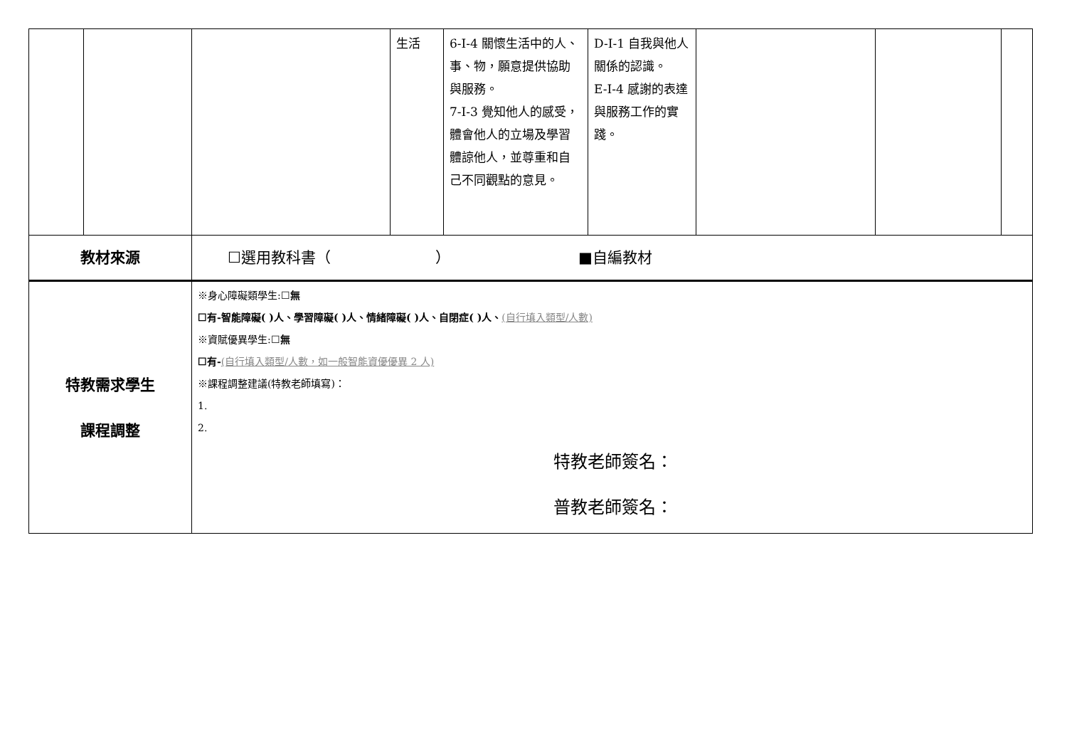| | | | 生活 | 6-I-4 關懷生活中的人、事、物，願意提供協助與服務。 7-I-3 覺知他人的感受，體會他人的立場及學習體諒他人，並尊重和自己不同觀點的意見。 | D-I-1 自我與他人關係的認識。 E-I-4 感謝的表達與服務工作的實踐。 | | | |
| 教材來源 | | ☐選用教科書（ ） ■自編教材 | | | | | | |
| 特教需求學生 課程調整 | | ※身心障礙類學生:☐ 無 ☐有-智能障礙( )人、學習障礙( )人、情緒障礙( )人、自閉症( )人、 (自行填入類型/人數) ※資賦優異學生:☐ 無 ☐有- (自行填入類型/人數，如一般智能資優優異 2 人) ※課程調整建議(特教老師填寫)： 1. 2. 特教老師簽名： 普教老師簽名： | | | | | | |